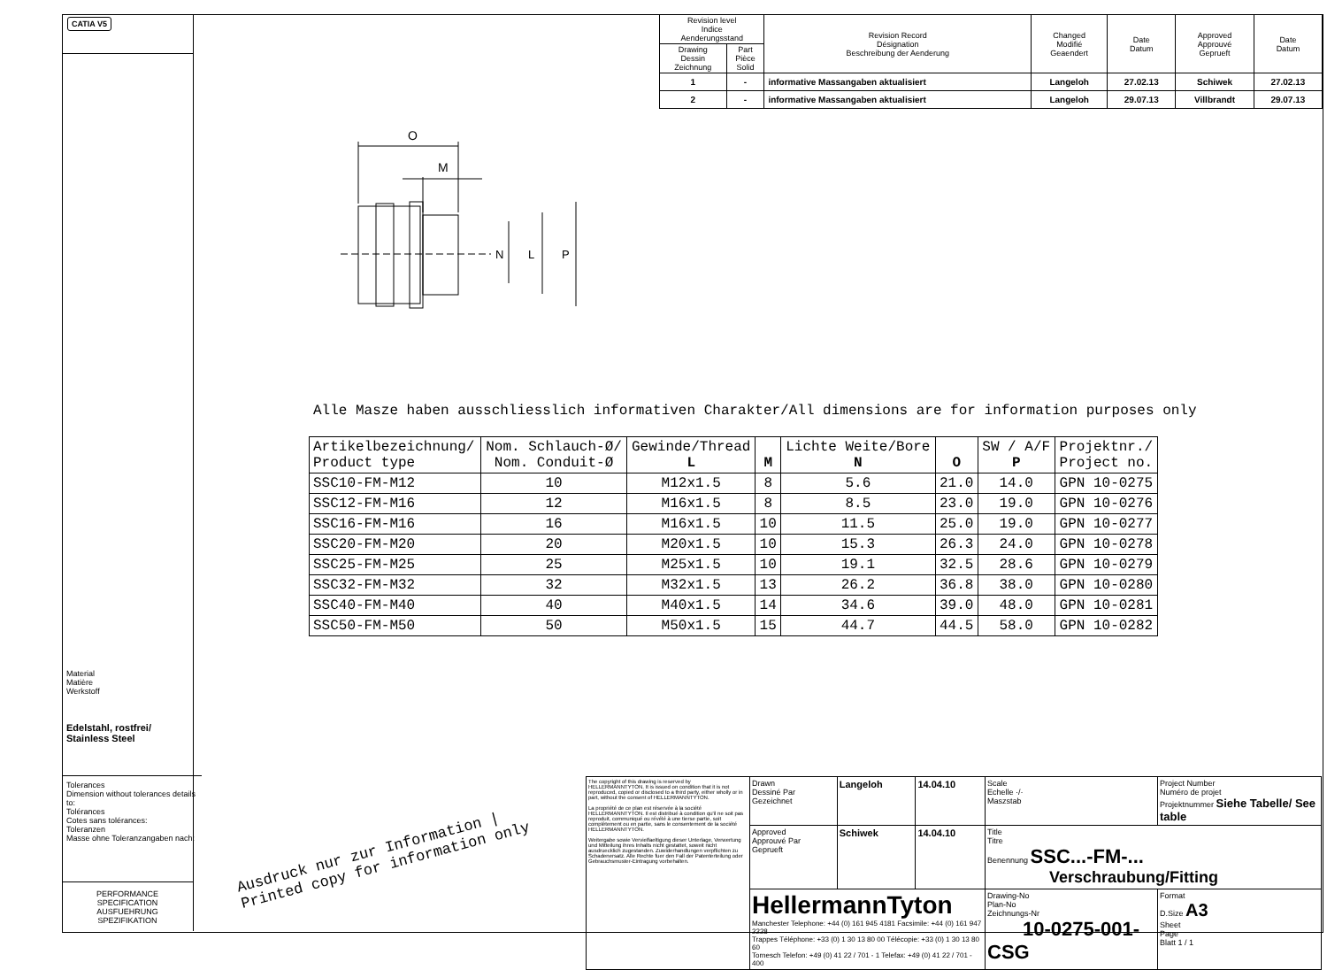CATIA V5
Material
Matière
Werkstoff
Edelstahl, rostfrei/
Stainless Steel
Tolerances
Dimension without tolerances details to:
Tolérances
Cotes sans tolérances:
Toleranzen
Masse ohne Toleranzangaben nach:
PERFORMANCE
SPECIFICATION
AUSFUEHRUNG
SPEZIFIKATION
| Revision level Indice Aenderungsstand | | Revision Record Désignation Beschreibung der Aenderung | Changed Modifié Geaendert | Date Datum | Approved Approuvé Geprueft | Date Datum |
| --- | --- | --- | --- | --- | --- | --- |
| Drawing Dessin Zeichnung | Part Pièce Solid | | | | | |
| 1 | - | informative Massangaben aktualisiert | Langeloh | 27.02.13 | Schiwek | 27.02.13 |
| 2 | - | informative Massangaben aktualisiert | Langeloh | 29.07.13 | Villbrandt | 29.07.13 |
O
M
N
L
P
Alle Masze haben ausschliesslich informativen Charakter/All dimensions are for information purposes only
| Artikelbezeichnung/ Product type | Nom. Schlauch-Ø/ Nom. Conduit-Ø | Gewinde/Thread L | M | Lichte Weite/Bore N | O | SW / A/F P | Projektnr./ Project no. |
| --- | --- | --- | --- | --- | --- | --- | --- |
| SSC10-FM-M12 | 10 | M12x1.5 | 8 | 5.6 | 21.0 | 14.0 | GPN 10-0275 |
| SSC12-FM-M16 | 12 | M16x1.5 | 8 | 8.5 | 23.0 | 19.0 | GPN 10-0276 |
| SSC16-FM-M16 | 16 | M16x1.5 | 10 | 11.5 | 25.0 | 19.0 | GPN 10-0277 |
| SSC20-FM-M20 | 20 | M20x1.5 | 10 | 15.3 | 26.3 | 24.0 | GPN 10-0278 |
| SSC25-FM-M25 | 25 | M25x1.5 | 10 | 19.1 | 32.5 | 28.6 | GPN 10-0279 |
| SSC32-FM-M32 | 32 | M32x1.5 | 13 | 26.2 | 36.8 | 38.0 | GPN 10-0280 |
| SSC40-FM-M40 | 40 | M40x1.5 | 14 | 34.6 | 39.0 | 48.0 | GPN 10-0281 |
| SSC50-FM-M50 | 50 | M50x1.5 | 15 | 44.7 | 44.5 | 58.0 | GPN 10-0282 |
Ausdruck nur zur Information |
Printed copy for information only
| The copyright of this drawing is reserved by HELLERMANNTYTON. It is issued on condition that it is not reproduced, copied or disclosed to a third party, either wholly or in part, without the consent of HELLERMANNTYTON. La propriété de ce plan est réservée à la société HELLERMANNTYTON. Il est distribué à condition qu'il ne soit pas reproduit, communiqué ou révélé à une tierse partie, soit complètement ou en partie, sans le consentement de la société HELLERMANNTYTON. Weitergabe sowie Vervielfaeltigung dieser Unterlage, Verwertung und Mitteilung ihres Inhalts nicht gestattet, soweit nicht ausdruecklich zugestanden. Zuwiderhandlungen verpflichten zu Schadenersatz. Alle Rechte fuer den Fall der Patenterteilung oder Gebrauchsmuster-Eintragung vorbehalten. | Drawn Dessiné Par Gezeichnet | Langeloh | 14.04.10 | Scale Echelle ·/· Maszstab | Project Number Numéro de projet Projektnummer Siehe Tabelle/ See table | |
| | Approved Approuvé Par Geprueft | Schiwek | 14.04.10 | Title Titre Benennung SSC...-FM-... Verschraubung/Fitting | | |
| | HellermannTyton Manchester Telephone: +44 (0) 161 945 4181 Facsimile: +44 (0) 161 947 2228 Trappes Téléphone: +33 (0) 1 30 13 80 00 Télécopie: +33 (0) 1 30 13 80 60 Tornesch Telefon: +49 (0) 41 22 / 701 - 1 Telefax: +49 (0) 41 22 / 701 - 400 | | | Drawing-No Plan-No Zeichnungs-Nr 10-0275-001-CSG | | Format D.Size A3 Sheet Page Blatt 1 / 1 |